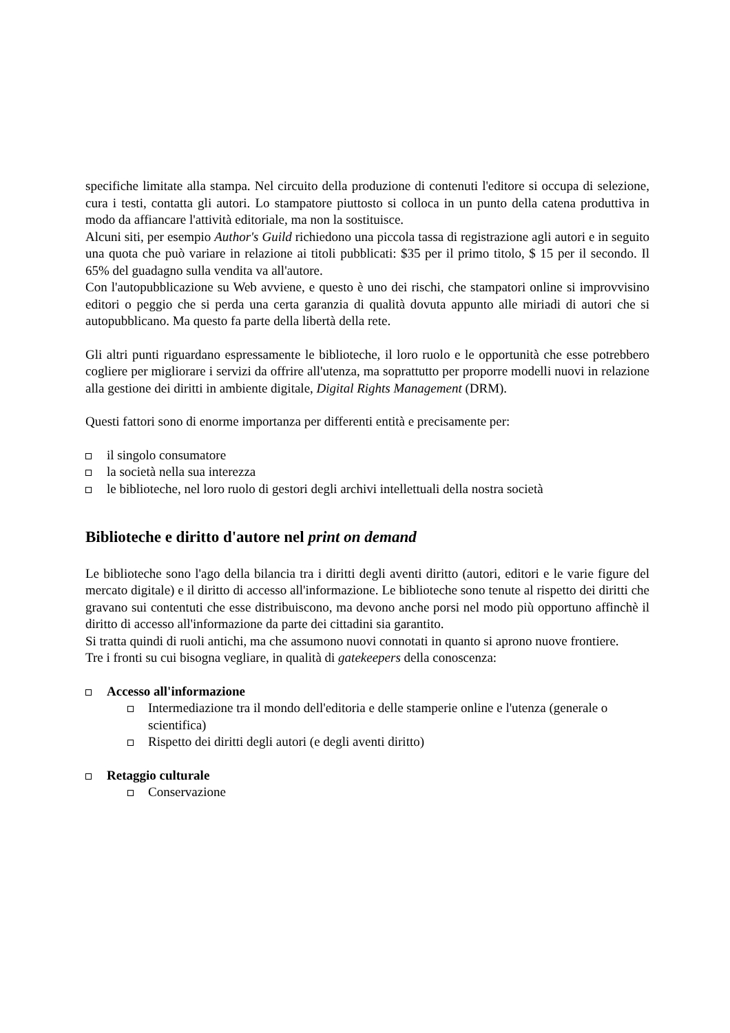specifiche limitate alla stampa. Nel circuito della produzione di contenuti l'editore si occupa di selezione, cura i testi, contatta gli autori. Lo stampatore piuttosto si colloca in un punto della catena produttiva in modo da affiancare l'attività editoriale, ma non la sostituisce.
Alcuni siti, per esempio Author's Guild richiedono una piccola tassa di registrazione agli autori e in seguito una quota che può variare in relazione ai titoli pubblicati: $35 per il primo titolo, $ 15 per il secondo. Il 65% del guadagno sulla vendita va all'autore.
Con l'autopubblicazione su Web avviene, e questo è uno dei rischi, che stampatori online si improvvisino editori o peggio che si perda una certa garanzia di qualità dovuta appunto alle miriadi di autori che si autopubblicano. Ma questo fa parte della libertà della rete.
Gli altri punti riguardano espressamente le biblioteche, il loro ruolo e le opportunità che esse potrebbero cogliere per migliorare i servizi da offrire all'utenza, ma soprattutto per proporre modelli nuovi in relazione alla gestione dei diritti in ambiente digitale, Digital Rights Management (DRM).
Questi fattori sono di enorme importanza per differenti entità e precisamente per:
il singolo consumatore
la società nella sua interezza
le biblioteche, nel loro ruolo di gestori degli archivi intellettuali della nostra società
Biblioteche e diritto d'autore nel print on demand
Le biblioteche sono l'ago della bilancia tra i diritti degli aventi diritto (autori, editori e le varie figure del mercato digitale) e il diritto di accesso all'informazione. Le biblioteche sono tenute al rispetto dei diritti che gravano sui contentuti che esse distribuiscono, ma devono anche porsi nel modo più opportuno affinchè il diritto di accesso all'informazione da parte dei cittadini sia garantito.
Si tratta quindi di ruoli antichi, ma che assumono nuovi connotati in quanto si aprono nuove frontiere.
Tre i fronti su cui bisogna vegliare, in qualità di gatekeepers della conoscenza:
Accesso all'informazione
Intermediazione tra il mondo dell'editoria e delle stamperie online e l'utenza (generale o scientifica)
Rispetto dei diritti degli autori (e degli aventi diritto)
Retaggio culturale
Conservazione